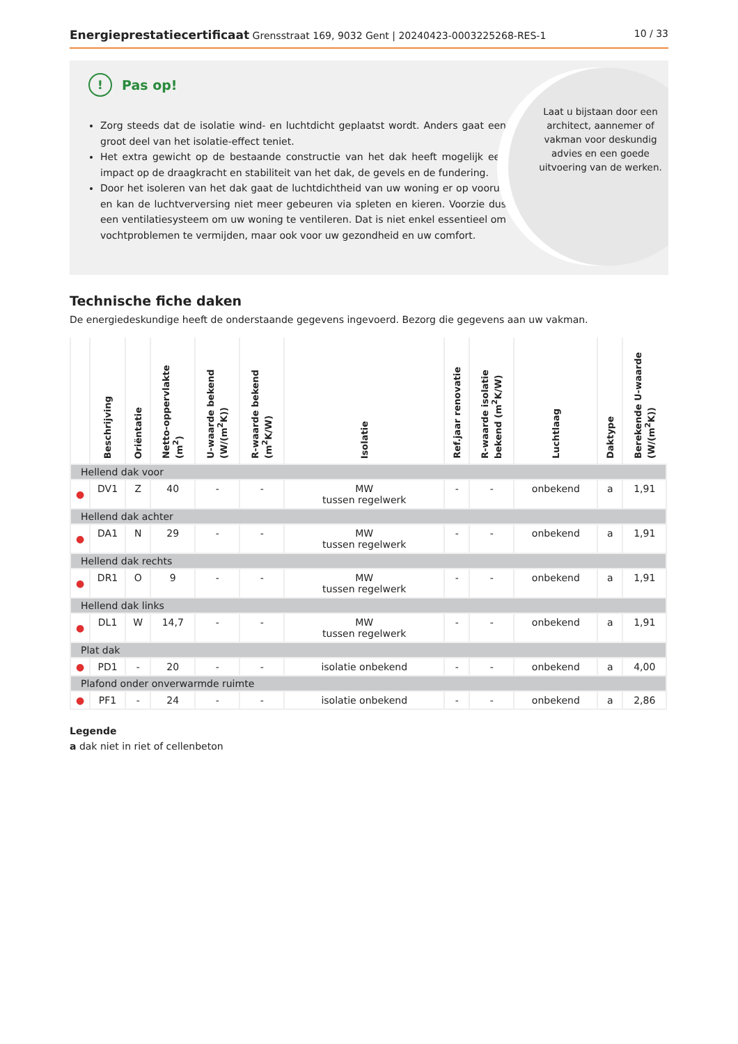Energieprestatiecertificaat Grensstraat 169, 9032 Gent | 20240423-0003225268-RES-1
10 / 33
! Pas op!
Zorg steeds dat de isolatie wind- en luchtdicht geplaatst wordt. Anders gaat een groot deel van het isolatie-effect teniet.
Het extra gewicht op de bestaande constructie van het dak heeft mogelijk een impact op de draagkracht en stabiliteit van het dak, de gevels en de fundering.
Door het isoleren van het dak gaat de luchtdichtheid van uw woning er op vooruit en kan de luchtverversing niet meer gebeuren via spleten en kieren. Voorzie dus een ventilatiesysteem om uw woning te ventileren. Dat is niet enkel essentieel om vochtproblemen te vermijden, maar ook voor uw gezondheid en uw comfort.
Laat u bijstaan door een architect, aannemer of vakman voor deskundig advies en een goede uitvoering van de werken.
Technische fiche daken
De energiedeskundige heeft de onderstaande gegevens ingevoerd. Bezorg die gegevens aan uw vakman.
| | Beschrijving | Oriëntatie | Netto-oppervlakte (m<sup>2</sup>) | U-waarde bekend (W/(m<sup>2</sup>K)) | R-waarde bekend (m<sup>2</sup>K/W) | Isolatie | Ref.jaar renovatie | R-waarde isolatie bekend (m<sup>2</sup>K/W) | Luchtlaag | Daktype | Berekende U-waarde (W/(m<sup>2</sup>K)) |
| --- | --- | --- | --- | --- | --- | --- | --- | --- | --- | --- | --- |
| Hellend dak voor | | | | | | | | | | | |
| ● | DV1 | Z | 40 | - | - | MW tussen regelwerk | - | - | onbekend | a | 1,91 |
| Hellend dak achter | | | | | | | | | | | |
| ● | DA1 | N | 29 | - | - | MW tussen regelwerk | - | - | onbekend | a | 1,91 |
| Hellend dak rechts | | | | | | | | | | | |
| ● | DR1 | O | 9 | - | - | MW tussen regelwerk | - | - | onbekend | a | 1,91 |
| Hellend dak links | | | | | | | | | | | |
| ● | DL1 | W | 14,7 | - | - | MW tussen regelwerk | - | - | onbekend | a | 1,91 |
| Plat dak | | | | | | | | | | | |
| ● | PD1 | - | 20 | - | - | isolatie onbekend | - | - | onbekend | a | 4,00 |
| Plafond onder onverwarmde ruimte | | | | | | | | | | | |
| ● | PF1 | - | 24 | - | - | isolatie onbekend | - | - | onbekend | a | 2,86 |
Legende
a dak niet in riet of cellenbeton